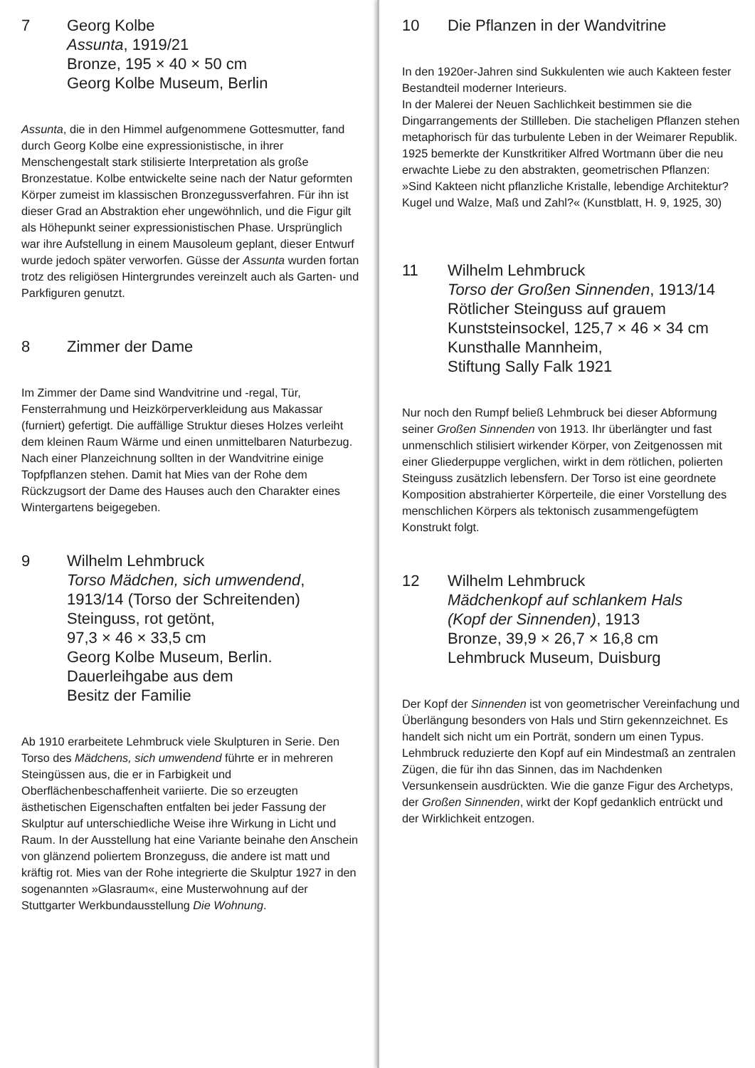7 Georg Kolbe
Assunta, 1919/21
Bronze, 195 × 40 × 50 cm
Georg Kolbe Museum, Berlin
Assunta, die in den Himmel aufgenommene Gottes­mutter, fand durch Georg Kolbe eine expressionisti­sche, in ihrer Menschengestalt stark stilisierte Interpretation als große Bronzestatue. Kolbe entwickelte seine nach der Natur geformten Körper zumeist im klassischen Bronzegussverfahren. Für ihn ist dieser Grad an Abstraktion eher ungewöhnlich, und die Figur gilt als Höhepunkt seiner expressio­nistischen Phase. Ursprünglich war ihre Aufstellung in einem Mausoleum geplant, dieser Entwurf wurde jedoch später verworfen. Güsse der Assunta wurden fortan trotz des religiösen Hintergrundes vereinzelt auch als Garten- und Parkfiguren genutzt.
8 Zimmer der Dame
Im Zimmer der Dame sind Wandvitrine und -regal, Tür, Fensterrahmung und Heizkörperverkleidung aus Makassar (furniert) gefertigt. Die auffällige Struktur dieses Holzes verleiht dem kleinen Raum Wärme und einen unmittelbaren Naturbezug.
Nach einer Planzeichnung sollten in der Wandvitrine einige Topfpflanzen stehen. Damit hat Mies van der Rohe dem Rückzugsort der Dame des Hauses auch den Charakter eines Wintergartens beigegeben.
9 Wilhelm Lehmbruck
Torso Mädchen, sich umwendend,
1913/14 (Torso der Schreitenden)
Steinguss, rot getönt,
97,3 × 46 × 33,5 cm
Georg Kolbe Museum, Berlin.
Dauerleihgabe aus dem
Besitz der Familie
Ab 1910 erarbeitete Lehmbruck viele Skulpturen in Serie. Den Torso des Mädchens, sich umwendend führte er in mehreren Steingüssen aus, die er in Farbigkeit und Oberflächenbeschaffenheit variierte. Die so erzeugten ästhetischen Eigenschaften entfalten bei jeder Fassung der Skulptur auf unter­schiedliche Weise ihre Wirkung in Licht und Raum. In der Ausstellung hat eine Variante beinahe den Anschein von glänzend poliertem Bronzeguss, die andere ist matt und kräftig rot. Mies van der Rohe integrierte die Skulptur 1927 in den sogenannten »Glasraum«, eine Musterwohnung auf der Stuttgarter Werkbundausstellung Die Wohnung.
10 Die Pflanzen in der Wandvitrine
In den 1920er-Jahren sind Sukkulenten wie auch Kakteen fester Bestandteil moderner Interieurs.
In der Malerei der Neuen Sachlichkeit bestimmen sie die Dingarrangements der Stillleben. Die stacheligen Pflanzen stehen metaphorisch für das turbulente Leben in der Weimarer Republik. 1925 bemerkte der Kunstkritiker Alfred Wortmann über die neu erwachte Liebe zu den abstrakten, geo­metrischen Pflanzen: »Sind Kakteen nicht pflanzliche Kristalle, lebendige Architektur? Kugel und Walze, Maß und Zahl?« (Kunstblatt, H. 9, 1925, 30)
11 Wilhelm Lehmbruck
Torso der Großen Sinnenden, 1913/14
Rötlicher Steinguss auf grauem
Kunststeinsockel, 125,7 × 46 × 34 cm
Kunsthalle Mannheim,
Stiftung Sally Falk 1921
Nur noch den Rumpf beließ Lehmbruck bei dieser Abformung seiner Großen Sinnenden von 1913. Ihr überlängter und fast unmenschlich stilisiert wirkender Körper, von Zeitgenossen mit einer Gliederpuppe verglichen, wirkt in dem rötlichen, polierten Steinguss zusätzlich lebensfern. Der Torso ist eine geordnete Komposition abstrahierter Körperteile, die einer Vorstellung des menschlichen Körpers als tektonisch zusammengefügtem Konstrukt folgt.
12 Wilhelm Lehmbruck
Mädchenkopf auf schlankem Hals
(Kopf der Sinnenden), 1913
Bronze, 39,9 × 26,7 × 16,8 cm
Lehmbruck Museum, Duisburg
Der Kopf der Sinnenden ist von geometrischer Vereinfachung und Überlängung besonders von Hals und Stirn gekennzeichnet. Es handelt sich nicht um ein Porträt, sondern um einen Typus. Lehmbruck reduzierte den Kopf auf ein Mindestmaß an zentralen Zügen, die für ihn das Sinnen, das im Nachdenken Versunkensein ausdrückten. Wie die ganze Figur des Archetyps, der Großen Sinnenden, wirkt der Kopf gedanklich entrückt und der Wirklichkeit entzogen.